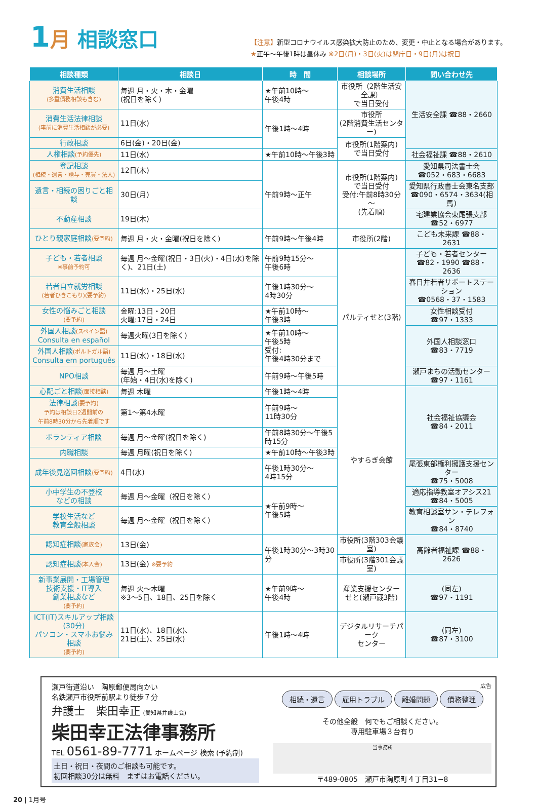1 月 相談窓口
【注意】新型コロナウイルス感染拡大防止のため、変更・中止となる場合があります。
★正午～午後1時は昼休み ※2日(月)・3日(火)は閉庁日・9日(月)は祝日
| 相談種類 | 相談日 | 時 間 | 相談場所 | 問い合わせ先 |
| --- | --- | --- | --- | --- |
| 消費生活相談 (多重債務相談も含む) | 毎週 月・火・木・金曜 (祝日を除く) | ★午前10時～ 午後4時 | 市役所（2階生活安全課） で当日受付 | 生活安全課 ☎88・2660 |
| 消費生活法律相談 (事前に消費生活相談が必要) | 11日(水) | 午後1時～4時 | 市役所 (2階消費生活センター) | |
| 行政相談 | 6日(金)・20日(金) | | 市役所(1階案内) で当日受付 | |
| 人権相談 (予約優先) | 11日(水) | ★午前10時～午後3時 | | 社会福祉課 ☎88・2610 |
| 登記相談 (相続・遺言・贈与・売買・法人) | 12日(木) | 午前9時～正午 | 市役所(1階案内) で当日受付 受付:午前8時30分～ (先着順) | 愛知県司法書士会 ☎052・683・6683 |
| 遺言・相続の困りごと相談 | 30日(月) | | | 愛知県行政書士会東名支部 ☎090・6574・3634(相馬) |
| 不動産相談 | 19日(木) | | | 宅建業協会東尾張支部 ☎52・6977 |
| ひとり親家庭相談 (要予約) | 毎週 月・火・金曜(祝日を除く) | 午前9時～午後4時 | 市役所(2階) | こども未来課 ☎88・2631 |
| 子ども・若者相談 ※事前予約可 | 毎週 月～金曜(祝日・3日(火)・4日(水)を除く)、21日(土) | 午前9時15分～ 午後6時 | パルティせと(3階) | 子ども・若者センター ☎82・1990 ☎88・2636 |
| 若者自立就労相談 (若者ひきこもり)(要予約) | 11日(水)・25日(水) | 午後1時30分～ 4時30分 | | 春日井若者サポートステーション ☎0568・37・1583 |
| 女性の悩みごと相談 (要予約) | 金曜:13日・20日 火曜:17日・24日 | ★午前10時～ 午後3時 | | 女性相談受付 ☎97・1333 |
| 外国人相談 (スペイン語) Consulta en español | 毎週火曜(3日を除く) | ★午前10時～ 午後5時 受付: 午後4時30分まで | | 外国人相談窓口 ☎83・7719 |
| 外国人相談 (ポルトガル語) Consulta em português | 11日(水)・18日(水) | | | |
| NPO相談 | 毎週 月～土曜 (年始・4日(水)を除く) | 午前9時～午後5時 | | 瀬戸まちの活動センター ☎97・1161 |
| 心配ごと相談 (面接相談) | 毎週 木曜 | 午後1時～4時 | やすらぎ会館 | 社会福祉協議会 ☎84・2011 |
| 法律相談 (要予約) 予約は相談日2週間前の 午前8時30分から先着順です | 第1～第4木曜 | 午前9時～ 11時30分 | | |
| ボランティア相談 | 毎週 月～金曜(祝日を除く) | 午前8時30分～午後5時15分 | | |
| 内職相談 | 毎週 月曜(祝日を除く) | ★午前10時～午後3時 | | |
| 成年後見巡回相談 (要予約) | 4日(水) | 午後1時30分～ 4時15分 | | 尾張東部権利擁護支援センター ☎75・5008 |
| 小中学生の不登校 などの相談 | 毎週 月～金曜（祝日を除く） | ★午前9時～ 午後5時 | | 適応指導教室オアシス21 ☎84・5005 |
| 学校生活など 教育全般相談 | 毎週 月～金曜（祝日を除く） | | | 教育相談室サン・テレフォン ☎84・8740 |
| 認知症相談 (家族会) | 13日(金) | 午後1時30分～3時30分 | 市役所(3階303会議室) | 高齢者福祉課 ☎88・2626 |
| 認知症相談 (本人会) | 13日(金) ※要予約 | | 市役所(3階301会議室) | |
| 新事業展開・工場管理 技術支援・IT導入 創業相談など (要予約) | 毎週 火～木曜 ※3～5日、18日、25日を除く | ★午前9時～ 午後4時 | 産業支援センター せと(瀬戸蔵3階) | (同左) ☎97・1191 |
| ICT(IT)スキルアップ相談(30分) パソコン・スマホお悩み相談 (要予約) | 11日(水)、18日(水)、 21日(土)、25日(水) | 午後1時～4時 | デジタルリサーチパーク センター | (同左) ☎87・3100 |
瀬戸街道沿い　陶原郵便局向かい
名鉄瀬戸市役所前駅より徒歩７分
弁護士　柴田幸正 (愛知県弁護士会)
柴田幸正法律事務所
TEL 0561-89-7771 ホームページ 検索 (予約制)
土日・祝日・夜間のご相談も可能です。
初回相談30分は無料　まずはお電話ください。
広告
相続・遺言 雇用トラブル 離婚問題 債務整理
その他全般　何でもご相談ください。
専用駐車場３台有り
当事務所
〒489-0805　瀬戸市陶原町４丁目31−8
20 | 1月号